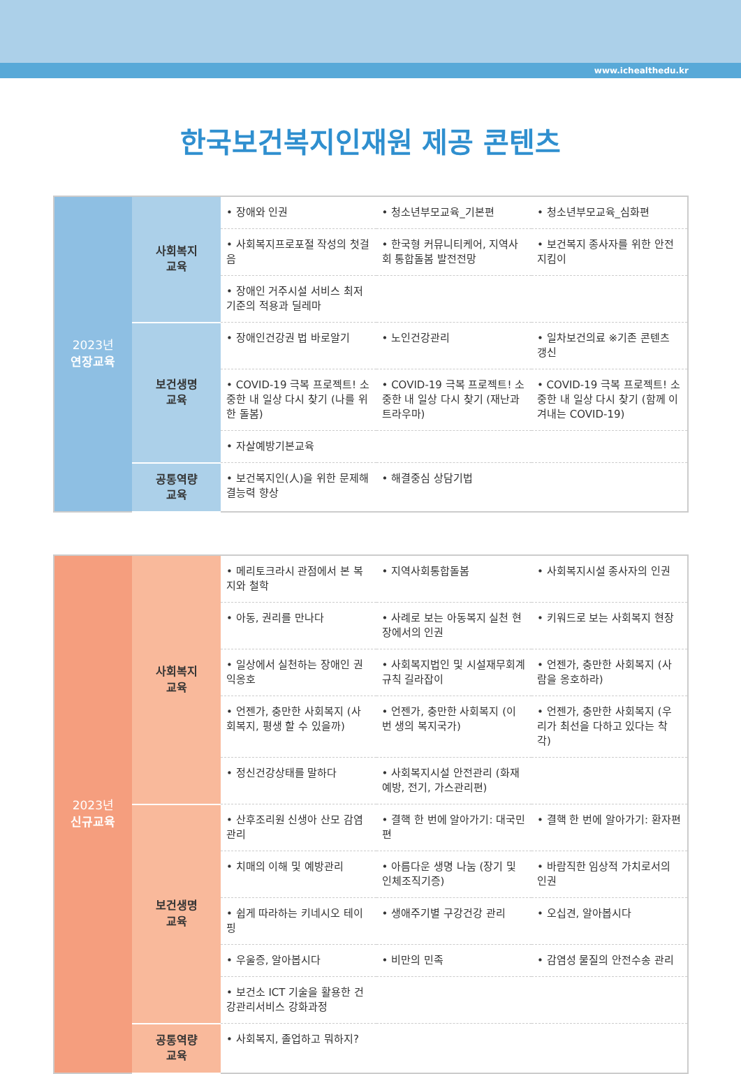www.ichealthedu.kr
한국보건복지인재원 제공 콘텐츠
| 2023년 연장교육 | 사회복지 교육 | • 장애와 인권 | • 청소년부모교육_기본편 | • 청소년부모교육_심화편 |
| | | • 사회복지프로포절 작성의 첫걸음 | • 한국형 커뮤니티케어, 지역사회 통합돌봄 발전전망 | • 보건복지 종사자를 위한 안전지킴이 |
| | | • 장애인 거주시설 서비스 최저 기준의 적용과 딜레마 | | |
| | 보건생명 교육 | • 장애인건강권 법 바로알기 | • 노인건강관리 | • 일차보건의료 ※기존 콘텐츠 갱신 |
| | | • COVID-19 극복 프로젝트! 소중한 내 일상 다시 찾기 (나를 위한 돌봄) | • COVID-19 극복 프로젝트! 소중한 내 일상 다시 찾기 (재난과 트라우마) | • COVID-19 극복 프로젝트! 소중한 내 일상 다시 찾기 (함께 이겨내는 COVID-19) |
| | | • 자살예방기본교육 | | |
| | 공통역량 교육 | • 보건복지인(人)을 위한 문제해결능력 향상 | • 해결중심 상담기법 | |
| 2023년 신규교육 | 사회복지 교육 | • 메리토크라시 관점에서 본 복지와 철학 | • 지역사회통합돌봄 | • 사회복지시설 종사자의 인권 |
| | | • 아동, 권리를 만나다 | • 사례로 보는 아동복지 실천 현장에서의 인권 | • 키워드로 보는 사회복지 현장 |
| | | • 일상에서 실천하는 장애인 권익옹호 | • 사회복지법인 및 시설재무회계 규칙 길라잡이 | • 언젠가, 충만한 사회복지 (사람을 옹호하라) |
| | | • 언젠가, 충만한 사회복지 (사회복지, 평생 할 수 있을까) | • 언젠가, 충만한 사회복지 (이번 생의 복지국가) | • 언젠가, 충만한 사회복지 (우리가 최선을 다하고 있다는 착각) |
| | | • 정신건강상태를 말하다 | • 사회복지시설 안전관리 (화재예방, 전기, 가스관리편) | |
| | 보건생명 교육 | • 산후조리원 신생아 산모 감염관리 | • 결핵 한 번에 알아가기: 대국민편 | • 결핵 한 번에 알아가기: 환자편 |
| | | • 치매의 이해 및 예방관리 | • 아름다운 생명 나눔 (장기 및 인체조직기증) | • 바람직한 임상적 가치로서의 인권 |
| | | • 쉽게 따라하는 키네시오 테이핑 | • 생애주기별 구강건강 관리 | • 오십견, 알아봅시다 |
| | | • 우울증, 알아봅시다 | • 비만의 민족 | • 감염성 물질의 안전수송 관리 |
| | | • 보건소 ICT 기술을 활용한 건강관리서비스 강화과정 | | |
| | 공통역량 교육 | • 사회복지, 졸업하고 뭐하지? | | |